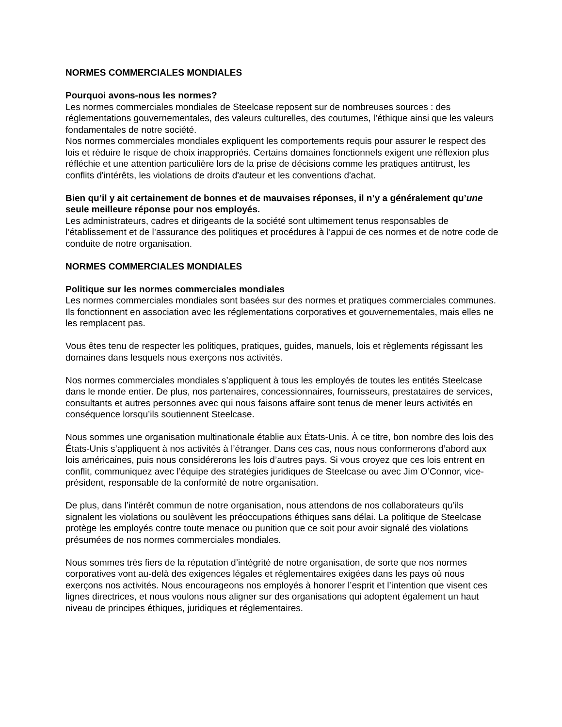NORMES COMMERCIALES MONDIALES
Pourquoi avons-nous les normes?
Les normes commerciales mondiales de Steelcase reposent sur de nombreuses sources : des réglementations gouvernementales, des valeurs culturelles, des coutumes, l’éthique ainsi que les valeurs fondamentales de notre société.
Nos normes commerciales mondiales expliquent les comportements requis pour assurer le respect des lois et réduire le risque de choix inappropriés. Certains domaines fonctionnels exigent une réflexion plus réfléchie et une attention particulière lors de la prise de décisions comme les pratiques antitrust, les conflits d'intérêts, les violations de droits d'auteur et les conventions d'achat.
Bien qu’il y ait certainement de bonnes et de mauvaises réponses, il n’y a généralement qu’une seule meilleure réponse pour nos employés.
Les administrateurs, cadres et dirigeants de la société sont ultimement tenus responsables de l’établissement et de l’assurance des politiques et procédures à l’appui de ces normes et de notre code de conduite de notre organisation.
NORMES COMMERCIALES MONDIALES
Politique sur les normes commerciales mondiales
Les normes commerciales mondiales sont basées sur des normes et pratiques commerciales communes. Ils fonctionnent en association avec les réglementations corporatives et gouvernementales, mais elles ne les remplacent pas.
Vous êtes tenu de respecter les politiques, pratiques, guides, manuels, lois et règlements régissant les domaines dans lesquels nous exerçons nos activités.
Nos normes commerciales mondiales s’appliquent à tous les employés de toutes les entités Steelcase dans le monde entier. De plus, nos partenaires, concessionnaires, fournisseurs, prestataires de services, consultants et autres personnes avec qui nous faisons affaire sont tenus de mener leurs activités en conséquence lorsqu’ils soutiennent Steelcase.
Nous sommes une organisation multinationale établie aux États-Unis. À ce titre, bon nombre des lois des États-Unis s’appliquent à nos activités à l’étranger. Dans ces cas, nous nous conformerons d’abord aux lois américaines, puis nous considérerons les lois d’autres pays. Si vous croyez que ces lois entrent en conflit, communiquez avec l’équipe des stratégies juridiques de Steelcase ou avec Jim O’Connor, vice-président, responsable de la conformité de notre organisation.
De plus, dans l’intérêt commun de notre organisation, nous attendons de nos collaborateurs qu’ils signalent les violations ou soulèvent les préoccupations éthiques sans délai. La politique de Steelcase protège les employés contre toute menace ou punition que ce soit pour avoir signalé des violations présumées de nos normes commerciales mondiales.
Nous sommes très fiers de la réputation d’intégrité de notre organisation, de sorte que nos normes corporatives vont au-delà des exigences légales et réglementaires exigées dans les pays où nous exerçons nos activités. Nous encourageons nos employés à honorer l’esprit et l’intention que visent ces lignes directrices, et nous voulons nous aligner sur des organisations qui adoptent également un haut niveau de principes éthiques, juridiques et réglementaires.